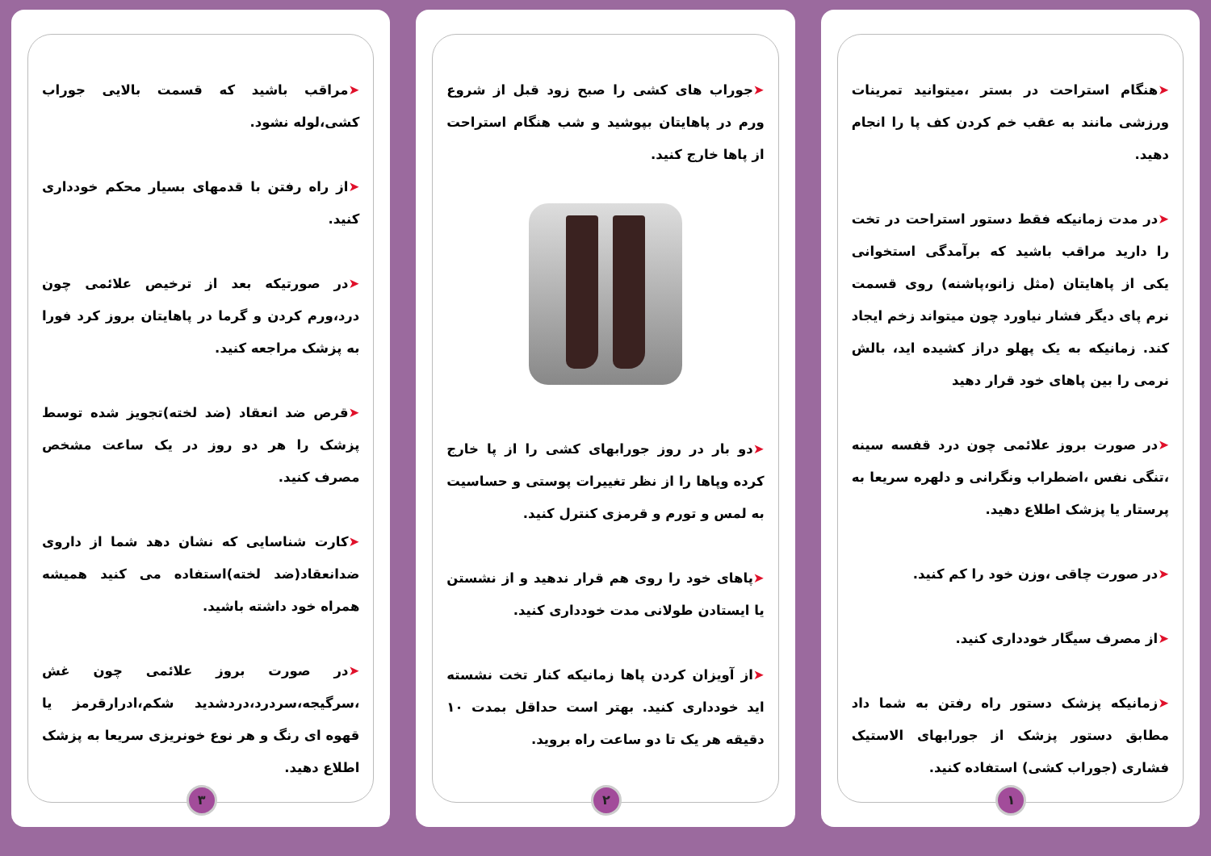➤هنگام استراحت در بستر ،میتوانید تمرینات ورزشی مانند به عقب خم کردن کف پا را انجام دهید.
➤در مدت زمانیکه فقط دستور استراحت در تخت را دارید مراقب باشید که برآمدگی استخوانی یکی از پاهایتان (مثل زانو،پاشنه) روی قسمت نرم پای دیگر فشار نیاورد چون میتواند زخم ایجاد کند. زمانیکه به یک پهلو دراز کشیده اید، بالش نرمی را بین پاهای خود قرار دهید
➤در صورت بروز علائمی چون درد قفسه سینه ،تنگی نفس ،اضطراب ونگرانی و دلهره سریعا به پرستار یا پزشک اطلاع دهید.
➤در صورت چاقی ،وزن خود را کم کنید.
➤از مصرف سیگار خودداری کنید.
➤زمانیکه پزشک دستور راه رفتن به شما داد مطابق دستور پزشک از جورابهای الاستیک فشاری (جوراب کشی) استفاده کنید.
۱
➤جوراب های کشی را صبح زود قبل از شروع ورم در پاهایتان بپوشید و شب هنگام استراحت از پاها خارج کنید.
➤دو بار در روز جورابهای کشی را از پا خارج کرده وپاها را از نظر تغییرات پوستی و حساسیت به لمس و تورم و قرمزی کنترل کنید.
➤پاهای خود را روی هم قرار ندهید و از نشستن یا ایستادن طولانی مدت خودداری کنید.
➤از آویزان کردن پاها زمانیکه کنار تخت نشسته اید خودداری کنید. بهتر است حداقل بمدت ۱۰ دقیقه هر یک تا دو ساعت راه بروید.
۲
➤مراقب باشید که قسمت بالایی جوراب کشی،لوله نشود.
➤از راه رفتن با قدمهای بسیار محکم خودداری کنید.
➤در صورتیکه بعد از ترخیص علائمی چون درد،ورم کردن و گرما در پاهایتان بروز کرد فورا به پزشک مراجعه کنید.
➤قرص ضد انعقاد (ضد لخته)تجویز شده توسط پزشک را هر دو روز در یک ساعت مشخص مصرف کنید.
➤کارت شناسایی که نشان دهد شما از داروی ضدانعقاد(ضد لخته)استفاده می کنید همیشه همراه خود داشته باشید.
➤در صورت بروز علائمی چون غش ،سرگیجه،سردرد،دردشدید شکم،ادرارقرمز یا قهوه ای رنگ و هر نوع خونریزی سریعا به پزشک اطلاع دهید.
۳